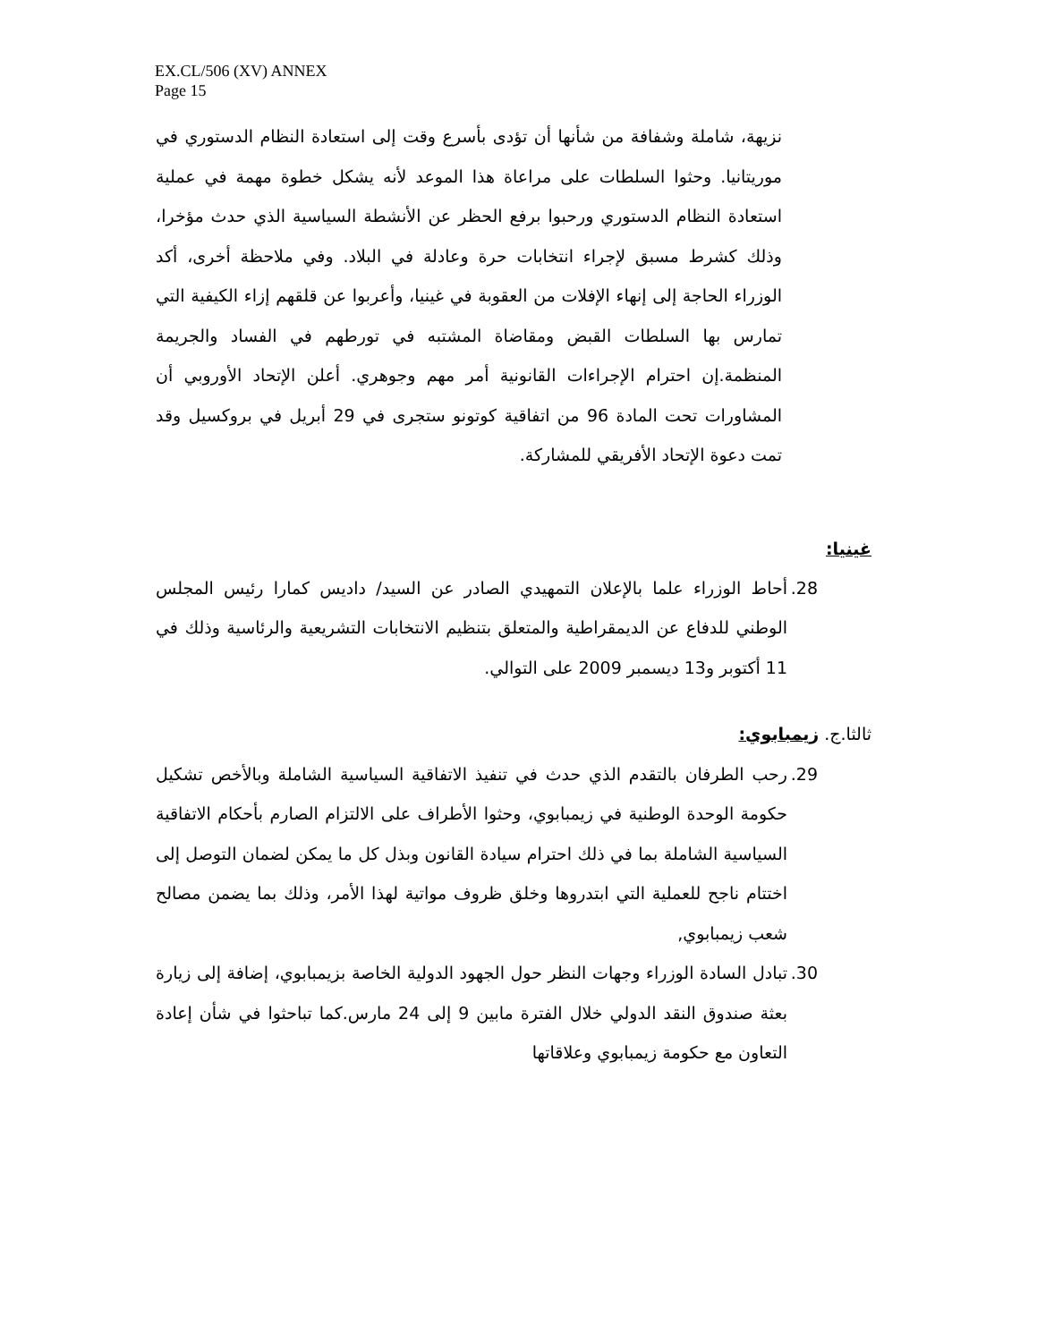EX.CL/506 (XV) ANNEX
Page 15
نزيهة، شاملة وشفافة من شأنها أن تؤدى بأسرع وقت إلى استعادة النظام الدستوري في موريتانيا. وحثوا السلطات على مراعاة هذا الموعد لأنه يشكل خطوة مهمة في عملية استعادة النظام الدستوري ورحبوا برفع الحظر عن الأنشطة السياسية الذي حدث مؤخرا، وذلك كشرط مسبق لإجراء انتخابات حرة وعادلة في البلاد. وفي ملاحظة أخرى، أكد الوزراء الحاجة إلى إنهاء الإفلات من العقوبة في غينيا، وأعربوا عن قلقهم إزاء الكيفية التي تمارس بها السلطات القبض ومقاضاة المشتبه في تورطهم في الفساد والجريمة المنظمة.إن احترام الإجراءات القانونية أمر مهم وجوهري. أعلن الإتحاد الأوروبي أن المشاورات تحت المادة 96 من اتفاقية كوتونو ستجرى في 29 أبريل في بروكسيل وقد تمت دعوة الإتحاد الأفريقي للمشاركة.
غينيا:
28.
أحاط الوزراء علما بالإعلان التمهيدي الصادر عن السيد/ داديس كمارا رئيس المجلس الوطني للدفاع عن الديمقراطية والمتعلق بتنظيم الانتخابات التشريعية والرئاسية وذلك في 11 أكتوبر و13 ديسمبر 2009 على التوالي.
ثالثا.ج. زيمبابوي:
29.
رحب الطرفان بالتقدم الذي حدث في تنفيذ الاتفاقية السياسية الشاملة وبالأخص تشكيل حكومة الوحدة الوطنية في زيمبابوي، وحثوا الأطراف على الالتزام الصارم بأحكام الاتفاقية السياسية الشاملة بما في ذلك احترام سيادة القانون وبذل كل ما يمكن لضمان التوصل إلى اختتام ناجح للعملية التي ابتدروها وخلق ظروف مواتية لهذا الأمر، وذلك بما يضمن مصالح شعب زيمبابوي,
30.
تبادل السادة الوزراء وجهات النظر حول الجهود الدولية الخاصة بزيمبابوي، إضافة إلى زيارة بعثة صندوق النقد الدولي خلال الفترة مابين 9 إلى 24 مارس.كما تباحثوا في شأن إعادة التعاون مع حكومة زيمبابوي وعلاقاتها